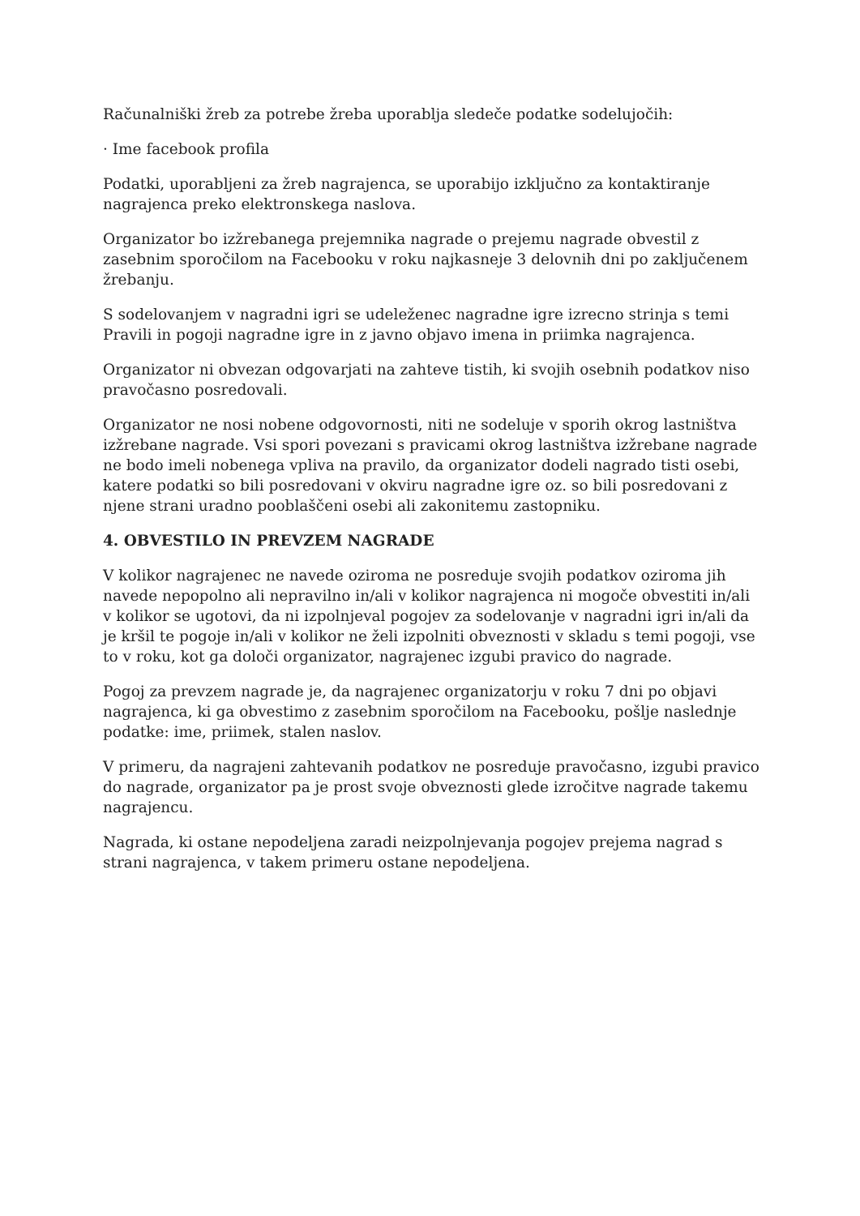Računalniški žreb za potrebe žreba uporablja sledeče podatke sodelujočih:
· Ime facebook profila
Podatki, uporabljeni za žreb nagrajenca, se uporabijo izključno za kontaktiranje nagrajenca preko elektronskega naslova.
Organizator bo izžrebanega prejemnika nagrade o prejemu nagrade obvestil z zasebnim sporočilom na Facebooku v roku najkasneje 3 delovnih dni po zaključenem žrebanju.
S sodelovanjem v nagradni igri se udeleženec nagradne igre izrecno strinja s temi Pravili in pogoji nagradne igre in z javno objavo imena in priimka nagrajenca.
Organizator ni obvezan odgovarjati na zahteve tistih, ki svojih osebnih podatkov niso pravočasno posredovali.
Organizator ne nosi nobene odgovornosti, niti ne sodeluje v sporih okrog lastništva izžrebane nagrade. Vsi spori povezani s pravicami okrog lastništva izžrebane nagrade ne bodo imeli nobenega vpliva na pravilo, da organizator dodeli nagrado tisti osebi, katere podatki so bili posredovani v okviru nagradne igre oz. so bili posredovani z njene strani uradno pooblaščeni osebi ali zakonitemu zastopniku.
4. OBVESTILO IN PREVZEM NAGRADE
V kolikor nagrajenec ne navede oziroma ne posreduje svojih podatkov oziroma jih navede nepopolno ali nepravilno in/ali v kolikor nagrajenca ni mogoče obvestiti in/ali v kolikor se ugotovi, da ni izpolnjeval pogojev za sodelovanje v nagradni igri in/ali da je kršil te pogoje in/ali v kolikor ne želi izpolniti obveznosti v skladu s temi pogoji, vse to v roku, kot ga določi organizator, nagrajenec izgubi pravico do nagrade.
Pogoj za prevzem nagrade je, da nagrajenec organizatorju v roku 7 dni po objavi nagrajenca, ki ga obvestimo z zasebnim sporočilom na Facebooku, pošlje naslednje podatke: ime, priimek, stalen naslov.
V primeru, da nagrajeni zahtevanih podatkov ne posreduje pravočasno, izgubi pravico do nagrade, organizator pa je prost svoje obveznosti glede izročitve nagrade takemu nagrajencu.
Nagrada, ki ostane nepodeljena zaradi neizpolnjevanja pogojev prejema nagrad s strani nagrajenca, v takem primeru ostane nepodeljena.